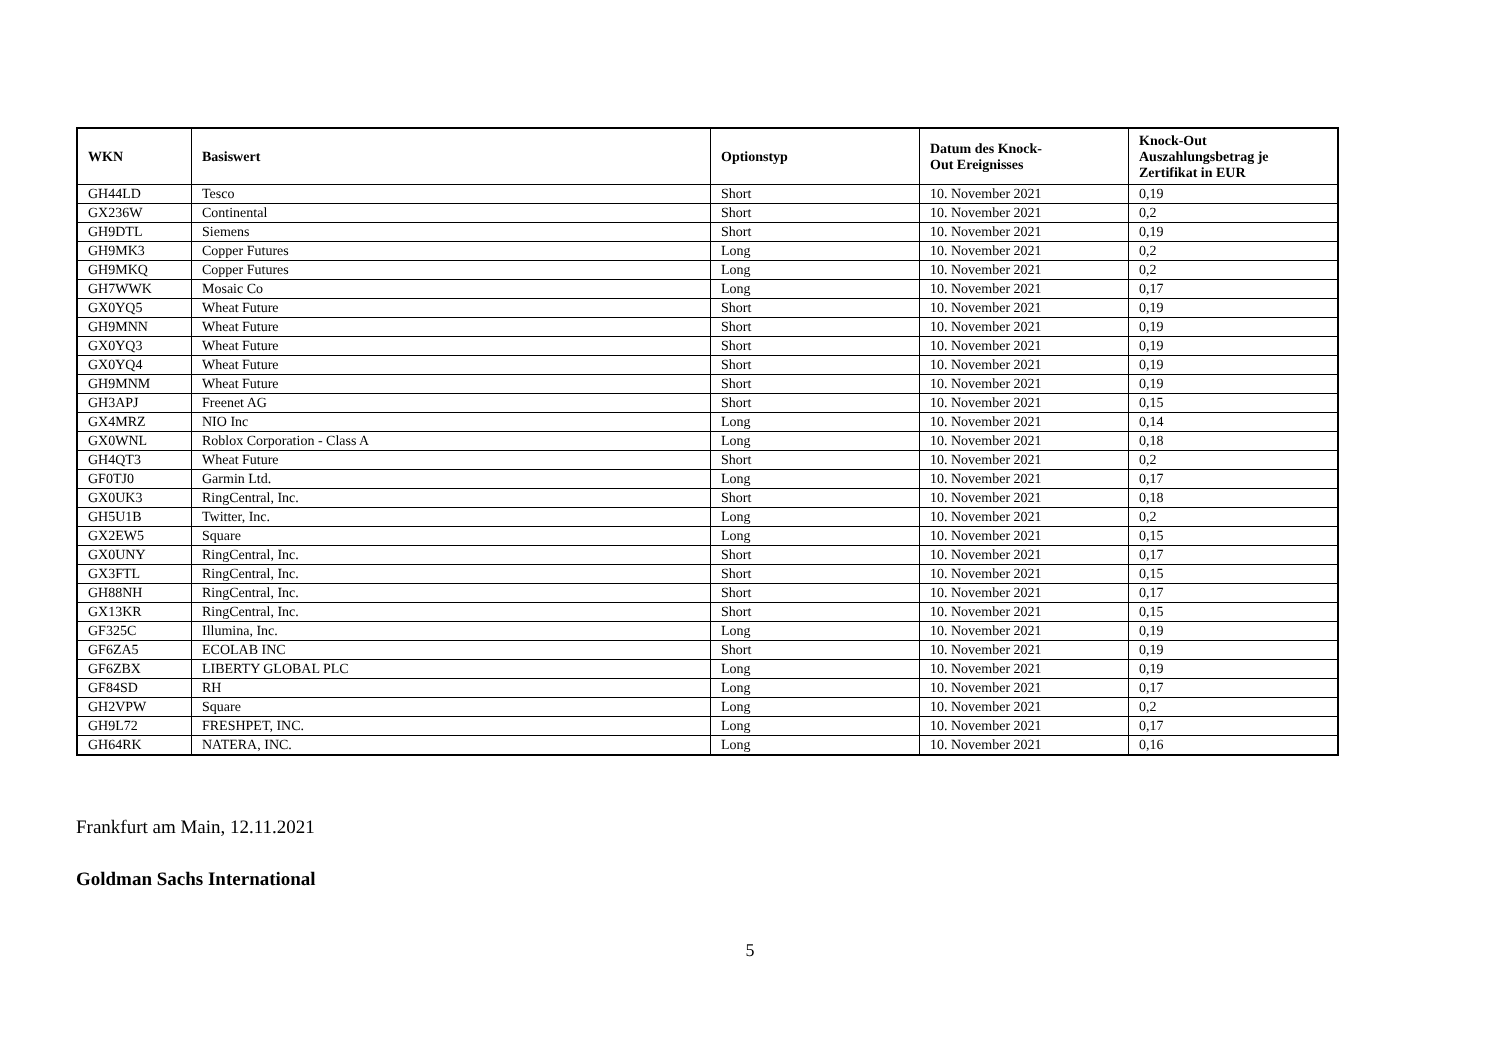| WKN | Basiswert | Optionstyp | Datum des Knock- Out Ereignisses | Knock-Out Auszahlungsbetrag je Zertifikat in EUR |
| --- | --- | --- | --- | --- |
| GH44LD | Tesco | Short | 10. November 2021 | 0,19 |
| GX236W | Continental | Short | 10. November 2021 | 0,2 |
| GH9DTL | Siemens | Short | 10. November 2021 | 0,19 |
| GH9MK3 | Copper Futures | Long | 10. November 2021 | 0,2 |
| GH9MKQ | Copper Futures | Long | 10. November 2021 | 0,2 |
| GH7WWK | Mosaic Co | Long | 10. November 2021 | 0,17 |
| GX0YQ5 | Wheat Future | Short | 10. November 2021 | 0,19 |
| GH9MNN | Wheat Future | Short | 10. November 2021 | 0,19 |
| GX0YQ3 | Wheat Future | Short | 10. November 2021 | 0,19 |
| GX0YQ4 | Wheat Future | Short | 10. November 2021 | 0,19 |
| GH9MNM | Wheat Future | Short | 10. November 2021 | 0,19 |
| GH3APJ | Freenet AG | Short | 10. November 2021 | 0,15 |
| GX4MRZ | NIO Inc | Long | 10. November 2021 | 0,14 |
| GX0WNL | Roblox Corporation - Class A | Long | 10. November 2021 | 0,18 |
| GH4QT3 | Wheat Future | Short | 10. November 2021 | 0,2 |
| GF0TJ0 | Garmin Ltd. | Long | 10. November 2021 | 0,17 |
| GX0UK3 | RingCentral, Inc. | Short | 10. November 2021 | 0,18 |
| GH5U1B | Twitter, Inc. | Long | 10. November 2021 | 0,2 |
| GX2EW5 | Square | Long | 10. November 2021 | 0,15 |
| GX0UNY | RingCentral, Inc. | Short | 10. November 2021 | 0,17 |
| GX3FTL | RingCentral, Inc. | Short | 10. November 2021 | 0,15 |
| GH88NH | RingCentral, Inc. | Short | 10. November 2021 | 0,17 |
| GX13KR | RingCentral, Inc. | Short | 10. November 2021 | 0,15 |
| GF325C | Illumina, Inc. | Long | 10. November 2021 | 0,19 |
| GF6ZA5 | ECOLAB INC | Short | 10. November 2021 | 0,19 |
| GF6ZBX | LIBERTY GLOBAL PLC | Long | 10. November 2021 | 0,19 |
| GF84SD | RH | Long | 10. November 2021 | 0,17 |
| GH2VPW | Square | Long | 10. November 2021 | 0,2 |
| GH9L72 | FRESHPET, INC. | Long | 10. November 2021 | 0,17 |
| GH64RK | NATERA, INC. | Long | 10. November 2021 | 0,16 |
Frankfurt am Main, 12.11.2021
Goldman Sachs International
5